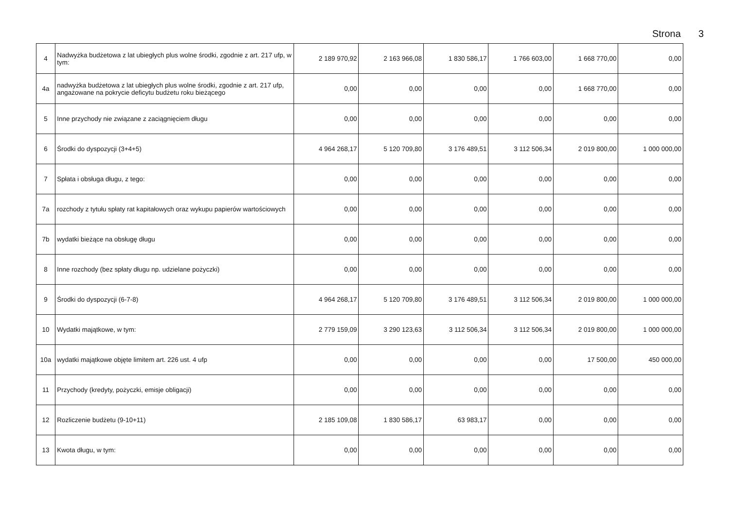Strona 3
| 4 | Nadwyżka budżetowa z lat ubiegłych plus wolne środki, zgodnie z art. 217 ufp, w tym: | 2 189 970,92 | 2 163 966,08 | 1 830 586,17 | 1 766 603,00 | 1 668 770,00 | 0,00 |
| 4a | nadwyżka budżetowa z lat ubiegłych plus wolne środki, zgodnie z art. 217 ufp, angażowane na pokrycie deficytu budżetu roku bieżącego | 0,00 | 0,00 | 0,00 | 0,00 | 1 668 770,00 | 0,00 |
| 5 | Inne przychody nie związane z zaciągnięciem długu | 0,00 | 0,00 | 0,00 | 0,00 | 0,00 | 0,00 |
| 6 | Środki do dyspozycji (3+4+5) | 4 964 268,17 | 5 120 709,80 | 3 176 489,51 | 3 112 506,34 | 2 019 800,00 | 1 000 000,00 |
| 7 | Spłata i obsługa długu, z tego: | 0,00 | 0,00 | 0,00 | 0,00 | 0,00 | 0,00 |
| 7a | rozchody z tytułu spłaty rat kapitałowych oraz wykupu papierów wartościowych | 0,00 | 0,00 | 0,00 | 0,00 | 0,00 | 0,00 |
| 7b | wydatki bieżące na obsługę długu | 0,00 | 0,00 | 0,00 | 0,00 | 0,00 | 0,00 |
| 8 | Inne rozchody (bez spłaty długu np. udzielane pożyczki) | 0,00 | 0,00 | 0,00 | 0,00 | 0,00 | 0,00 |
| 9 | Środki do dyspozycji (6-7-8) | 4 964 268,17 | 5 120 709,80 | 3 176 489,51 | 3 112 506,34 | 2 019 800,00 | 1 000 000,00 |
| 10 | Wydatki majątkowe, w tym: | 2 779 159,09 | 3 290 123,63 | 3 112 506,34 | 3 112 506,34 | 2 019 800,00 | 1 000 000,00 |
| 10a | wydatki majątkowe objęte limitem art. 226 ust. 4 ufp | 0,00 | 0,00 | 0,00 | 0,00 | 17 500,00 | 450 000,00 |
| 11 | Przychody (kredyty, pożyczki, emisje obligacji) | 0,00 | 0,00 | 0,00 | 0,00 | 0,00 | 0,00 |
| 12 | Rozliczenie budżetu (9-10+11) | 2 185 109,08 | 1 830 586,17 | 63 983,17 | 0,00 | 0,00 | 0,00 |
| 13 | Kwota długu, w tym: | 0,00 | 0,00 | 0,00 | 0,00 | 0,00 | 0,00 |